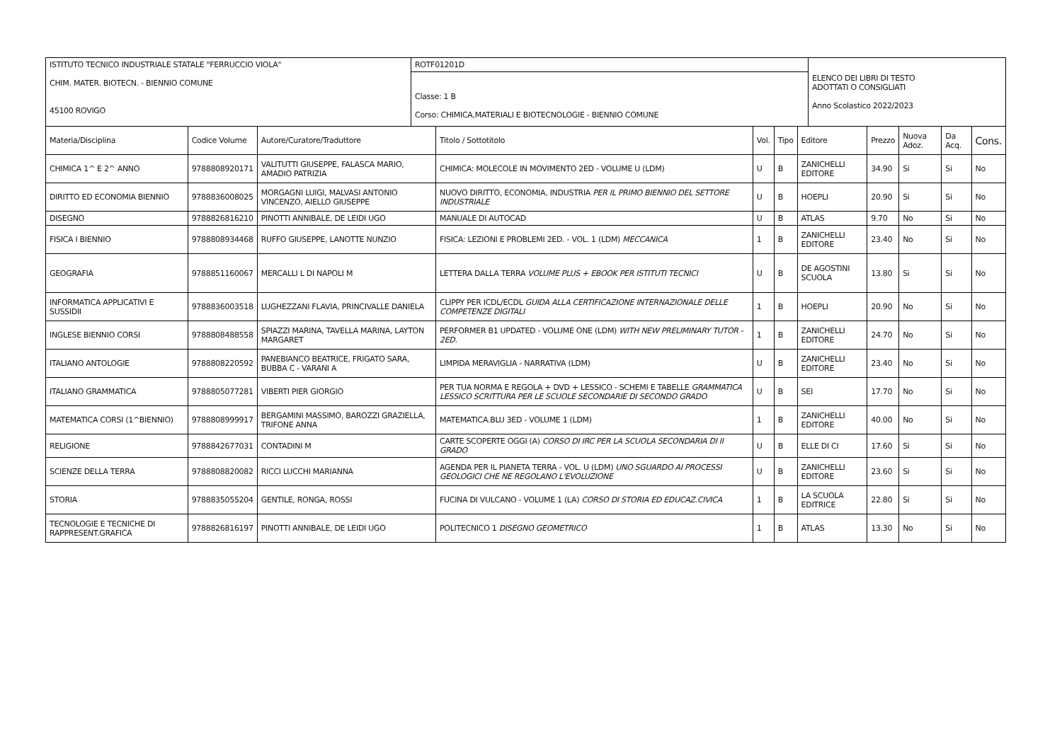| ISTITUTO TECNICO INDUSTRIALE STATALE "FERRUCCIO VIOLA" CHIM. MATER. BIOTECN. - BIENNIO COMUNE 45100 ROVIGO | ROTF01201D Classe: 1 B Corso: CHIMICA,MATERIALI E BIOTECNOLOGIE - BIENNIO COMUNE | ELENCO DEI LIBRI DI TESTO ADOTTATI O CONSIGLIATI Anno Scolastico 2022/2023 |
| Materia/Disciplina | Codice Volume | Autore/Curatore/Traduttore | Titolo / Sottotitolo | Vol. | Tipo | Editore | Prezzo | Nuova Adoz. | Da Acq. | Cons. |
| --- | --- | --- | --- | --- | --- | --- | --- | --- | --- | --- |
| CHIMICA 1^ E 2^ ANNO | 9788808920171 | VALITUTTI GIUSEPPE, FALASCA MARIO, AMADIO PATRIZIA | CHIMICA: MOLECOLE IN MOVIMENTO 2ED - VOLUME U (LDM) | U | B | ZANICHELLI EDITORE | 34.90 | Si | Si | No |
| DIRITTO ED ECONOMIA BIENNIO | 9788836008025 | MORGAGNI LUIGI, MALVASI ANTONIO VINCENZO, AIELLO GIUSEPPE | NUOVO DIRITTO, ECONOMIA, INDUSTRIA PER IL PRIMO BIENNIO DEL SETTORE INDUSTRIALE | U | B | HOEPLI | 20.90 | Si | Si | No |
| DISEGNO | 9788826816210 | PINOTTI ANNIBALE, DE LEIDI UGO | MANUALE DI AUTOCAD | U | B | ATLAS | 9.70 | No | Si | No |
| FISICA I BIENNIO | 9788808934468 | RUFFO GIUSEPPE, LANOTTE NUNZIO | FISICA: LEZIONI E PROBLEMI 2ED. - VOL. 1 (LDM) MECCANICA | 1 | B | ZANICHELLI EDITORE | 23.40 | No | Si | No |
| GEOGRAFIA | 9788851160067 | MERCALLI L DI NAPOLI M | LETTERA DALLA TERRA VOLUME PLUS + EBOOK PER ISTITUTI TECNICI | U | B | DE AGOSTINI SCUOLA | 13.80 | Si | Si | No |
| INFORMATICA APPLICATIVI E SUSSIDII | 9788836003518 | LUGHEZZANI FLAVIA, PRINCIVALLE DANIELA | CLIPPY PER ICDL/ECDL GUIDA ALLA CERTIFICAZIONE INTERNAZIONALE DELLE COMPETENZE DIGITALI | 1 | B | HOEPLI | 20.90 | No | Si | No |
| INGLESE BIENNIO CORSI | 9788808488558 | SPIAZZI MARINA, TAVELLA MARINA, LAYTON MARGARET | PERFORMER B1 UPDATED - VOLUME ONE (LDM) WITH NEW PRELIMINARY TUTOR - 2ED. | 1 | B | ZANICHELLI EDITORE | 24.70 | No | Si | No |
| ITALIANO ANTOLOGIE | 9788808220592 | PANEBIANCO BEATRICE, FRIGATO SARA, BUBBA C - VARANI A | LIMPIDA MERAVIGLIA - NARRATIVA (LDM) | U | B | ZANICHELLI EDITORE | 23.40 | No | Si | No |
| ITALIANO GRAMMATICA | 9788805077281 | VIBERTI PIER GIORGIO | PER TUA NORMA E REGOLA + DVD + LESSICO - SCHEMI E TABELLE GRAMMATICA LESSICO SCRITTURA PER LE SCUOLE SECONDARIE DI SECONDO GRADO | U | B | SEI | 17.70 | No | Si | No |
| MATEMATICA CORSI (1^BIENNIO) | 9788808999917 | BERGAMINI MASSIMO, BAROZZI GRAZIELLA, TRIFONE ANNA | MATEMATICA.BLU 3ED - VOLUME 1 (LDM) | 1 | B | ZANICHELLI EDITORE | 40.00 | No | Si | No |
| RELIGIONE | 9788842677031 | CONTADINI M | CARTE SCOPERTE OGGI (A) CORSO DI IRC PER LA SCUOLA SECONDARIA DI II GRADO | U | B | ELLE DI CI | 17.60 | Si | Si | No |
| SCIENZE DELLA TERRA | 9788808820082 | RICCI LUCCHI MARIANNA | AGENDA PER IL PIANETA TERRA - VOL. U (LDM) UNO SGUARDO AI PROCESSI GEOLOGICI CHE NE REGOLANO L'EVOLUZIONE | U | B | ZANICHELLI EDITORE | 23.60 | Si | Si | No |
| STORIA | 9788835055204 | GENTILE, RONGA, ROSSI | FUCINA DI VULCANO - VOLUME 1 (LA) CORSO DI STORIA ED EDUCAZ.CIVICA | 1 | B | LA SCUOLA EDITRICE | 22.80 | Si | Si | No |
| TECNOLOGIE E TECNICHE DI RAPPRESENT.GRAFICA | 9788826816197 | PINOTTI ANNIBALE, DE LEIDI UGO | POLITECNICO 1 DISEGNO GEOMETRICO | 1 | B | ATLAS | 13.30 | No | Si | No |